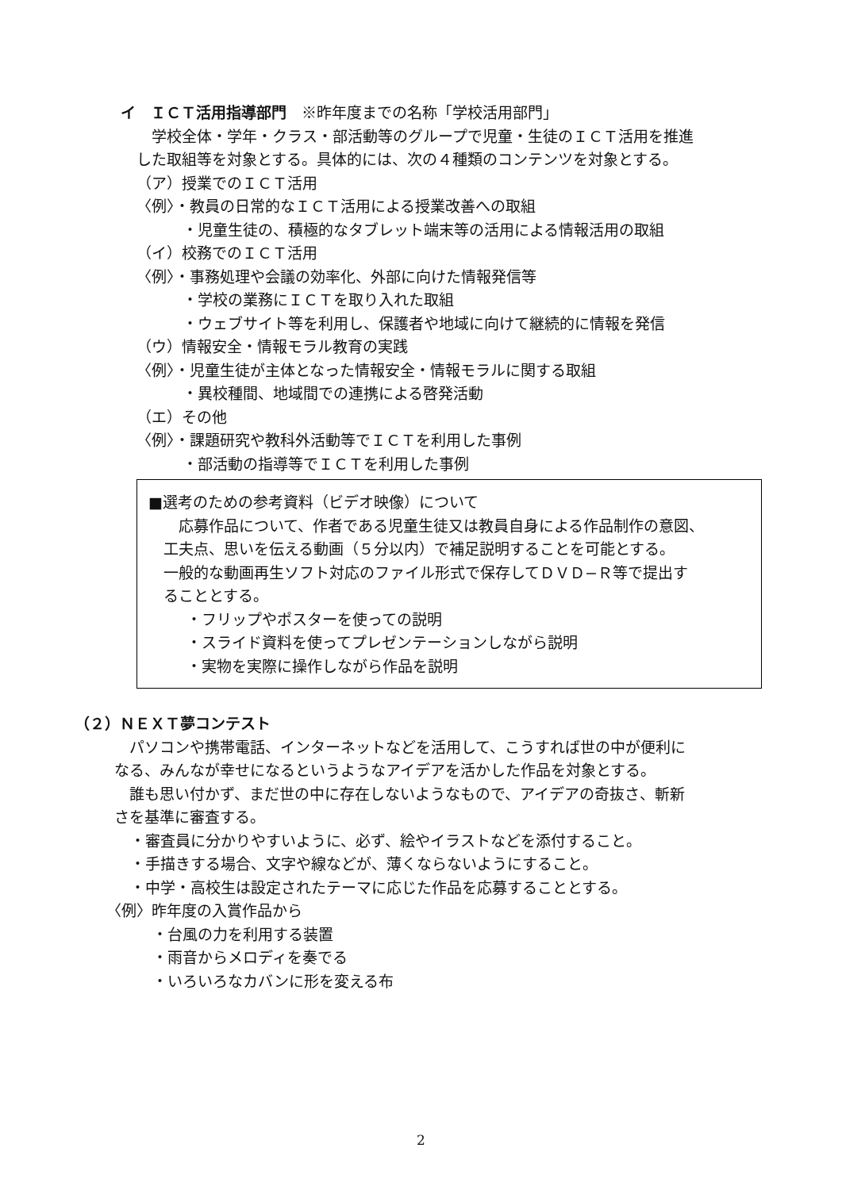イ　ＩＣＴ活用指導部門　※昨年度までの名称「学校活用部門」
　学校全体・学年・クラス・部活動等のグループで児童・生徒のＩＣＴ活用を推進
した取組等を対象とする。具体的には、次の４種類のコンテンツを対象とする。
（ア）授業でのＩＣＴ活用
〈例〉・教員の日常的なＩＣＴ活用による授業改善への取組
・児童生徒の、積極的なタブレット端末等の活用による情報活用の取組
（イ）校務でのＩＣＴ活用
〈例〉・事務処理や会議の効率化、外部に向けた情報発信等
・学校の業務にＩＣＴを取り入れた取組
・ウェブサイト等を利用し、保護者や地域に向けて継続的に情報を発信
（ウ）情報安全・情報モラル教育の実践
〈例〉・児童生徒が主体となった情報安全・情報モラルに関する取組
・異校種間、地域間での連携による啓発活動
（エ）その他
〈例〉・課題研究や教科外活動等でＩＣＴを利用した事例
・部活動の指導等でＩＣＴを利用した事例
■選考のための参考資料（ビデオ映像）について
　　応募作品について、作者である児童生徒又は教員自身による作品制作の意図、
　工夫点、思いを伝える動画（５分以内）で補足説明することを可能とする。
　一般的な動画再生ソフト対応のファイル形式で保存してＤＶＤ−Ｒ等で提出す
　ることとする。
・フリップやポスターを使っての説明
・スライド資料を使ってプレゼンテーションしながら説明
・実物を実際に操作しながら作品を説明
（２）ＮＥＸＴ夢コンテスト
　パソコンや携帯電話、インターネットなどを活用して、こうすれば世の中が便利に
なる、みんなが幸せになるというようなアイデアを活かした作品を対象とする。
　誰も思い付かず、まだ世の中に存在しないようなもので、アイデアの奇抜さ、斬新
さを基準に審査する。
・審査員に分かりやすいように、必ず、絵やイラストなどを添付すること。
・手描きする場合、文字や線などが、薄くならないようにすること。
・中学・高校生は設定されたテーマに応じた作品を応募することとする。
〈例〉昨年度の入賞作品から
・台風の力を利用する装置
・雨音からメロディを奏でる
・いろいろなカバンに形を変える布
2